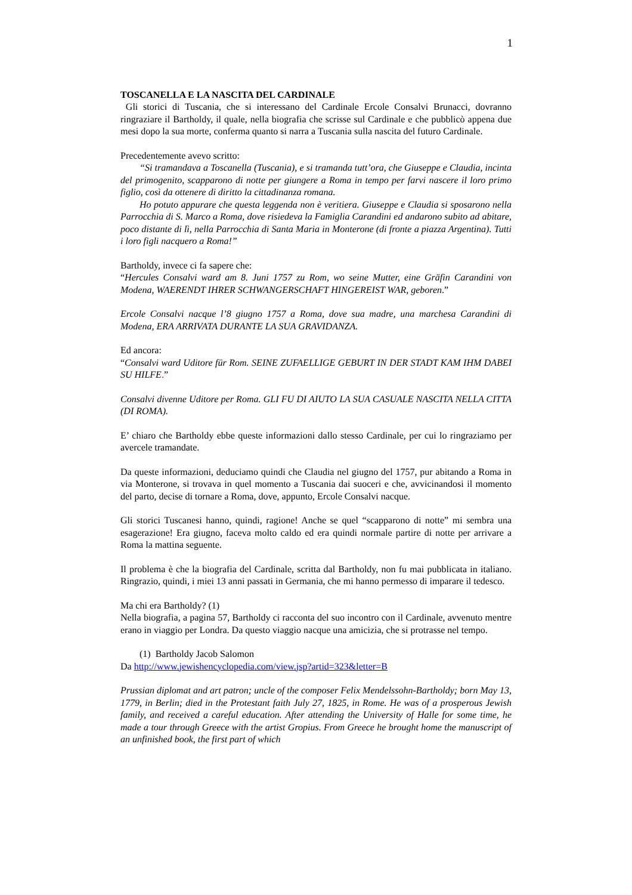1
TOSCANELLA E LA NASCITA DEL CARDINALE
Gli storici di Tuscania, che si interessano del Cardinale Ercole Consalvi Brunacci, dovranno ringraziare il Bartholdy, il quale, nella biografia che scrisse sul Cardinale e che pubblicò appena due mesi dopo la sua morte, conferma quanto si narra a Tuscania sulla nascita del futuro Cardinale.
Precedentemente avevo scritto:
“Si tramandava a Toscanella (Tuscania), e si tramanda tutt’ora, che Giuseppe e Claudia, incinta del primogenito, scapparono di notte per giungere a Roma in tempo per farvi nascere il loro primo figlio, così da ottenere di diritto la cittadinanza romana.
Ho potuto appurare che questa leggenda non è veritiera. Giuseppe e Claudia si sposarono nella Parrocchia di S. Marco a Roma, dove risiedeva la Famiglia Carandini ed andarono subito ad abitare, poco distante di lì, nella Parrocchia di Santa Maria in Monterone (di fronte a piazza Argentina). Tutti i loro figli nacquero a Roma!”
Bartholdy, invece ci fa sapere che:
“Hercules Consalvi ward am 8. Juni 1757 zu Rom, wo seine Mutter, eine Gräfin Carandini von Modena, WAERENDT IHRER SCHWANGERSCHAFT HINGEREIST WAR, geboren.”
Ercole Consalvi nacque l’8 giugno 1757 a Roma, dove sua madre, una marchesa Carandini di Modena, ERA ARRIVATA DURANTE LA SUA GRAVIDANZA.
Ed ancora:
“Consalvi ward Uditore für Rom. SEINE ZUFAELLIGE GEBURT IN DER STADT KAM IHM DABEI SU HILFE.”
Consalvi divenne Uditore per Roma. GLI FU DI AIUTO LA SUA CASUALE NASCITA NELLA CITTA (DI ROMA).
E’ chiaro che Bartholdy ebbe queste informazioni dallo stesso Cardinale, per cui lo ringraziamo per avercele tramandate.
Da queste informazioni, deduciamo quindi che Claudia nel giugno del 1757, pur abitando a Roma in via Monterone, si trovava in quel momento a Tuscania dai suoceri e che, avvicinandosi il momento del parto, decise di tornare a Roma, dove, appunto, Ercole Consalvi nacque.
Gli storici Tuscanesi hanno, quindi, ragione! Anche se quel “scapparono di notte” mi sembra una esagerazione! Era giugno, faceva molto caldo ed era quindi normale partire di notte per arrivare a Roma la mattina seguente.
Il problema è che la biografia del Cardinale, scritta dal Bartholdy, non fu mai pubblicata in italiano. Ringrazio, quindi, i miei 13 anni passati in Germania, che mi hanno permesso di imparare il tedesco.
Ma chi era Bartholdy? (1)
Nella biografia, a pagina 57, Bartholdy ci racconta del suo incontro con il Cardinale, avvenuto mentre erano in viaggio per Londra. Da questo viaggio nacque una amicizia, che si protrasse nel tempo.
(1) Bartholdy Jacob Salomon
Da http://www.jewishencyclopedia.com/view.jsp?artid=323&letter=B
Prussian diplomat and art patron; uncle of the composer Felix Mendelssohn-Bartholdy; born May 13, 1779, in Berlin; died in the Protestant faith July 27, 1825, in Rome. He was of a prosperous Jewish family, and received a careful education. After attending the University of Halle for some time, he made a tour through Greece with the artist Gropius. From Greece he brought home the manuscript of an unfinished book, the first part of which